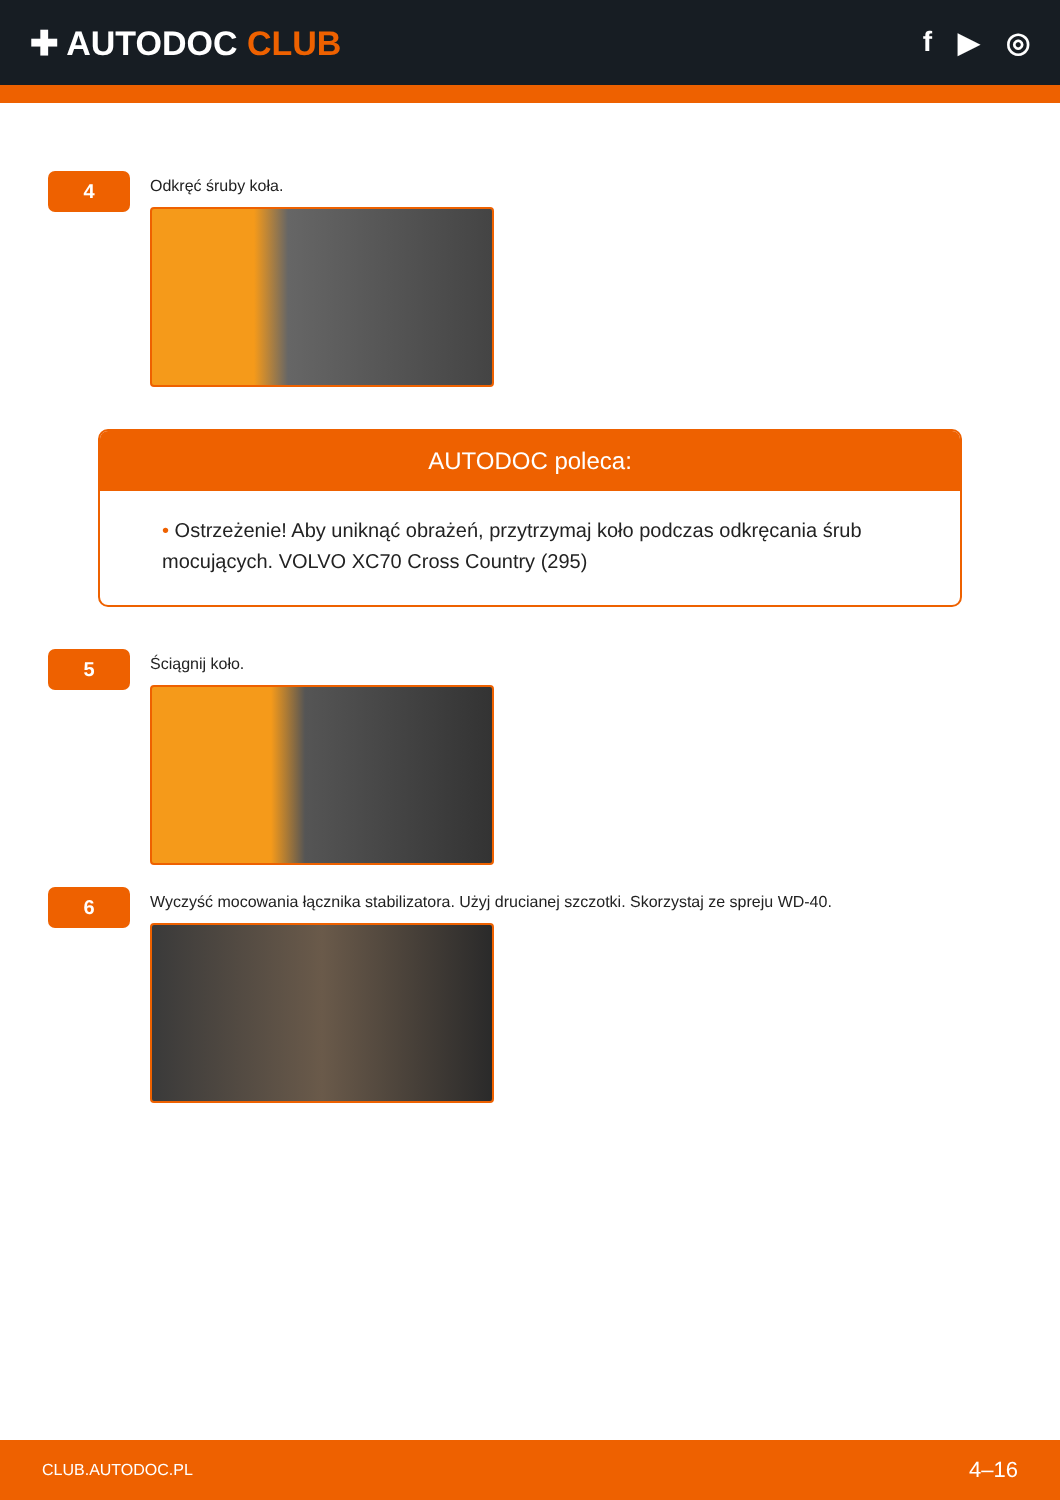✚ AUTODOC CLUB
f ▶ ◎
4
Odkręć śruby koła.
AUTODOC poleca:
• Ostrzeżenie! Aby uniknąć obrażeń, przytrzymaj koło podczas odkręcania śrub mocujących. VOLVO XC70 Cross Country (295)
5
Ściągnij koło.
6
Wyczyść mocowania łącznika stabilizatora. Użyj drucianej szczotki. Skorzystaj ze spreju WD-40.
CLUB.AUTODOC.PL 4–16